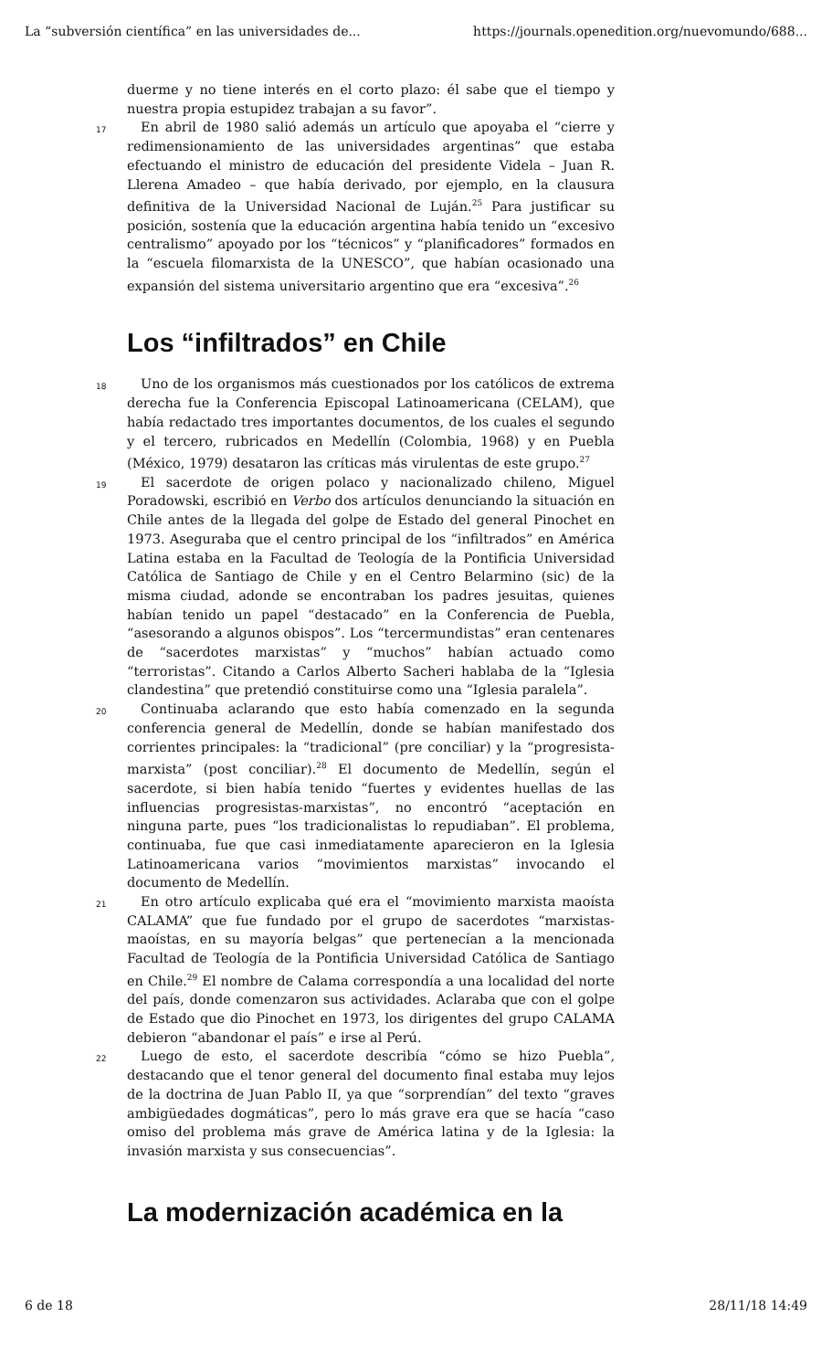La “subversión científica” en las universidades de... https://journals.openedition.org/nuevomundo/688...
duerme y no tiene interés en el corto plazo: él sabe que el tiempo y nuestra propia estupidez trabajan a su favor”.
17 En abril de 1980 salió además un artículo que apoyaba el “cierre y redimensionamiento de las universidades argentinas” que estaba efectuando el ministro de educación del presidente Videla – Juan R. Llerena Amadeo – que había derivado, por ejemplo, en la clausura definitiva de la Universidad Nacional de Luján.<sup>25</sup> Para justificar su posición, sostenía que la educación argentina había tenido un “excesivo centralismo” apoyado por los “técnicos” y “planificadores” formados en la “escuela filomarxista de la UNESCO”, que habían ocasionado una expansión del sistema universitario argentino que era “excesiva”.<sup>26</sup>
Los “infiltrados” en Chile
18 Uno de los organismos más cuestionados por los católicos de extrema derecha fue la Conferencia Episcopal Latinoamericana (CELAM), que había redactado tres importantes documentos, de los cuales el segundo y el tercero, rubricados en Medellín (Colombia, 1968) y en Puebla (México, 1979) desataron las críticas más virulentas de este grupo.<sup>27</sup>
19 El sacerdote de origen polaco y nacionalizado chileno, Miguel Poradowski, escribió en Verbo dos artículos denunciando la situación en Chile antes de la llegada del golpe de Estado del general Pinochet en 1973. Aseguraba que el centro principal de los “infiltrados” en América Latina estaba en la Facultad de Teología de la Pontificia Universidad Católica de Santiago de Chile y en el Centro Belarmino (sic) de la misma ciudad, adonde se encontraban los padres jesuitas, quienes habían tenido un papel “destacado” en la Conferencia de Puebla, “asesorando a algunos obispos”. Los “tercermundistas” eran centenares de “sacerdotes marxistas” y “muchos” habían actuado como “terroristas”. Citando a Carlos Alberto Sacheri hablaba de la “Iglesia clandestina” que pretendió constituirse como una “Iglesia paralela”.
20 Continuaba aclarando que esto había comenzado en la segunda conferencia general de Medellín, donde se habían manifestado dos corrientes principales: la “tradicional” (pre conciliar) y la “progresista-marxista” (post conciliar).<sup>28</sup> El documento de Medellín, según el sacerdote, si bien había tenido “fuertes y evidentes huellas de las influencias progresistas-marxistas”, no encontró “aceptación en ninguna parte, pues “los tradicionalistas lo repudiaban”. El problema, continuaba, fue que casi inmediatamente aparecieron en la Iglesia Latinoamericana varios “movimientos marxistas” invocando el documento de Medellín.
21 En otro artículo explicaba qué era el “movimiento marxista maoísta CALAMA” que fue fundado por el grupo de sacerdotes “marxistas-maoístas, en su mayoría belgas” que pertenecían a la mencionada Facultad de Teología de la Pontificia Universidad Católica de Santiago en Chile.<sup>29</sup> El nombre de Calama correspondía a una localidad del norte del país, donde comenzaron sus actividades. Aclaraba que con el golpe de Estado que dio Pinochet en 1973, los dirigentes del grupo CALAMA debieron “abandonar el país” e irse al Perú.
22 Luego de esto, el sacerdote describía “cómo se hizo Puebla”, destacando que el tenor general del documento final estaba muy lejos de la doctrina de Juan Pablo II, ya que “sorprendían” del texto “graves ambigüedades dogmáticas”, pero lo más grave era que se hacía “caso omiso del problema más grave de América latina y de la Iglesia: la invasión marxista y sus consecuencias”.
La modernización académica en la
6 de 18 28/11/18 14:49